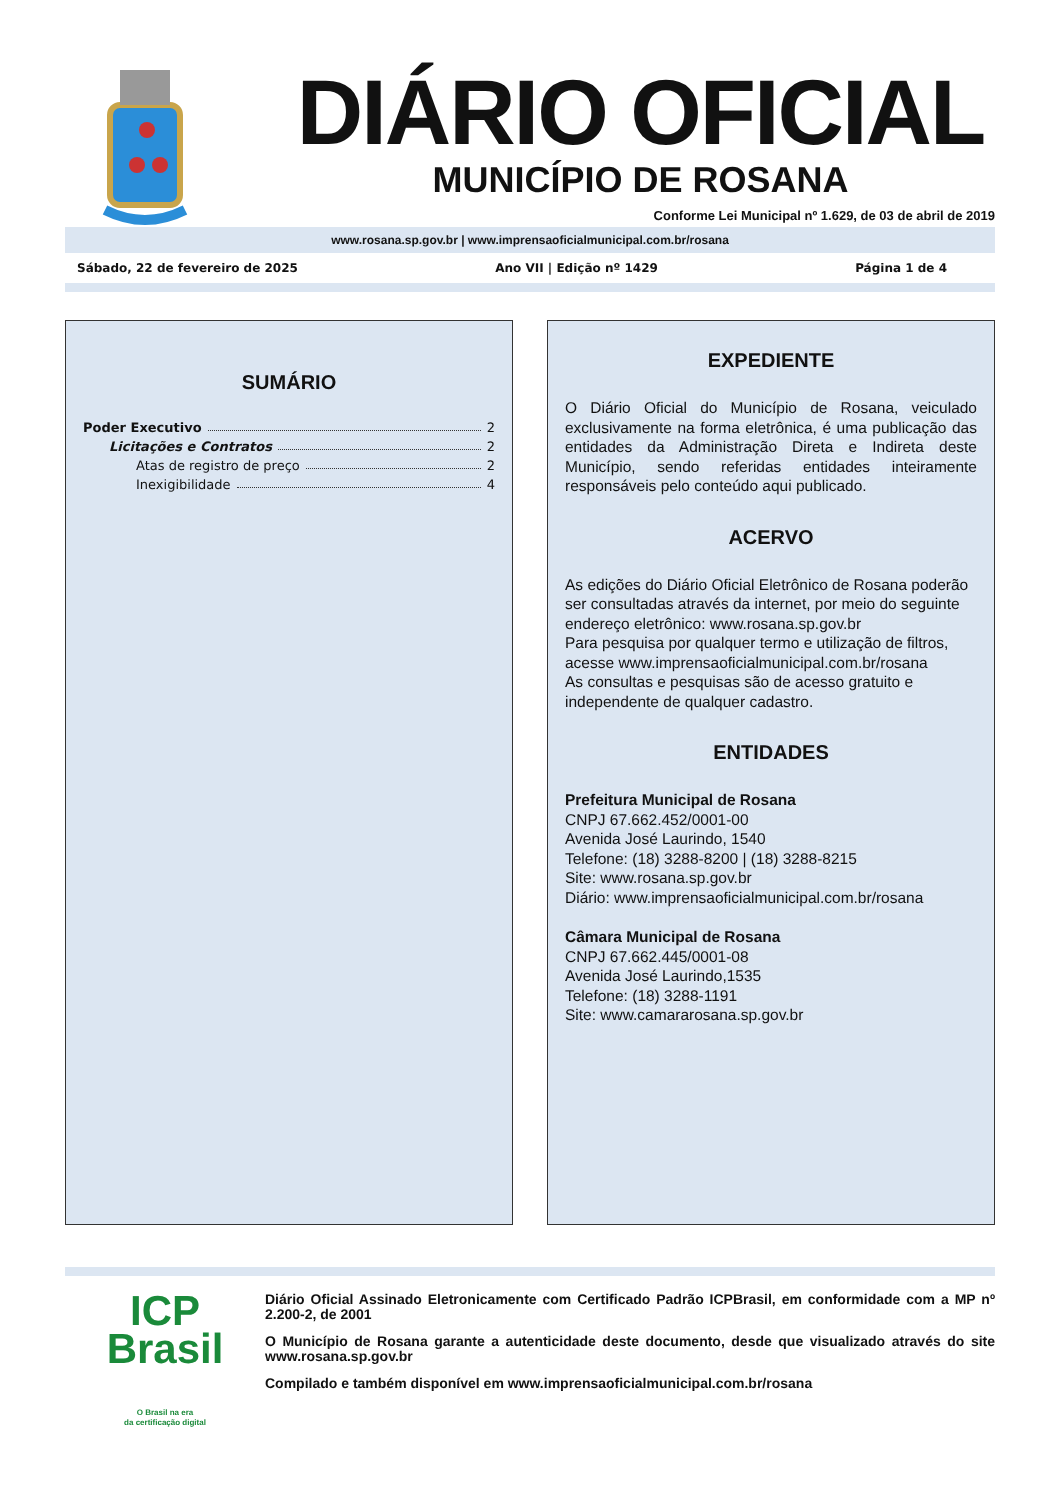DIÁRIO OFICIAL
MUNICÍPIO DE ROSANA
Conforme Lei Municipal nº 1.629, de 03 de abril de 2019
www.rosana.sp.gov.br | www.imprensaoficialmunicipal.com.br/rosana
Sábado, 22 de fevereiro de 2025 Ano VII | Edição nº 1429 Página 1 de 4
SUMÁRIO
Poder Executivo 2
Licitações e Contratos 2
Atas de registro de preço 2
Inexigibilidade 4
EXPEDIENTE
O Diário Oficial do Município de Rosana, veiculado exclusivamente na forma eletrônica, é uma publicação das entidades da Administração Direta e Indireta deste Município, sendo referidas entidades inteiramente responsáveis pelo conteúdo aqui publicado.
ACERVO
As edições do Diário Oficial Eletrônico de Rosana poderão ser consultadas através da internet, por meio do seguinte endereço eletrônico: www.rosana.sp.gov.br
Para pesquisa por qualquer termo e utilização de filtros, acesse www.imprensaoficialmunicipal.com.br/rosana
As consultas e pesquisas são de acesso gratuito e independente de qualquer cadastro.
ENTIDADES
Prefeitura Municipal de Rosana
CNPJ 67.662.452/0001-00
Avenida José Laurindo, 1540
Telefone: (18) 3288-8200 | (18) 3288-8215
Site: www.rosana.sp.gov.br
Diário: www.imprensaoficialmunicipal.com.br/rosana
Câmara Municipal de Rosana
CNPJ 67.662.445/0001-08
Avenida José Laurindo,1535
Telefone: (18) 3288-1191
Site: www.camararosana.sp.gov.br
ICP
Brasil
O Brasil na era
da certificação digital
Diário Oficial Assinado Eletronicamente com Certificado Padrão ICPBrasil, em conformidade com a MP nº 2.200-2, de 2001
O Município de Rosana garante a autenticidade deste documento, desde que visualizado através do site www.rosana.sp.gov.br
Compilado e também disponível em www.imprensaoficialmunicipal.com.br/rosana